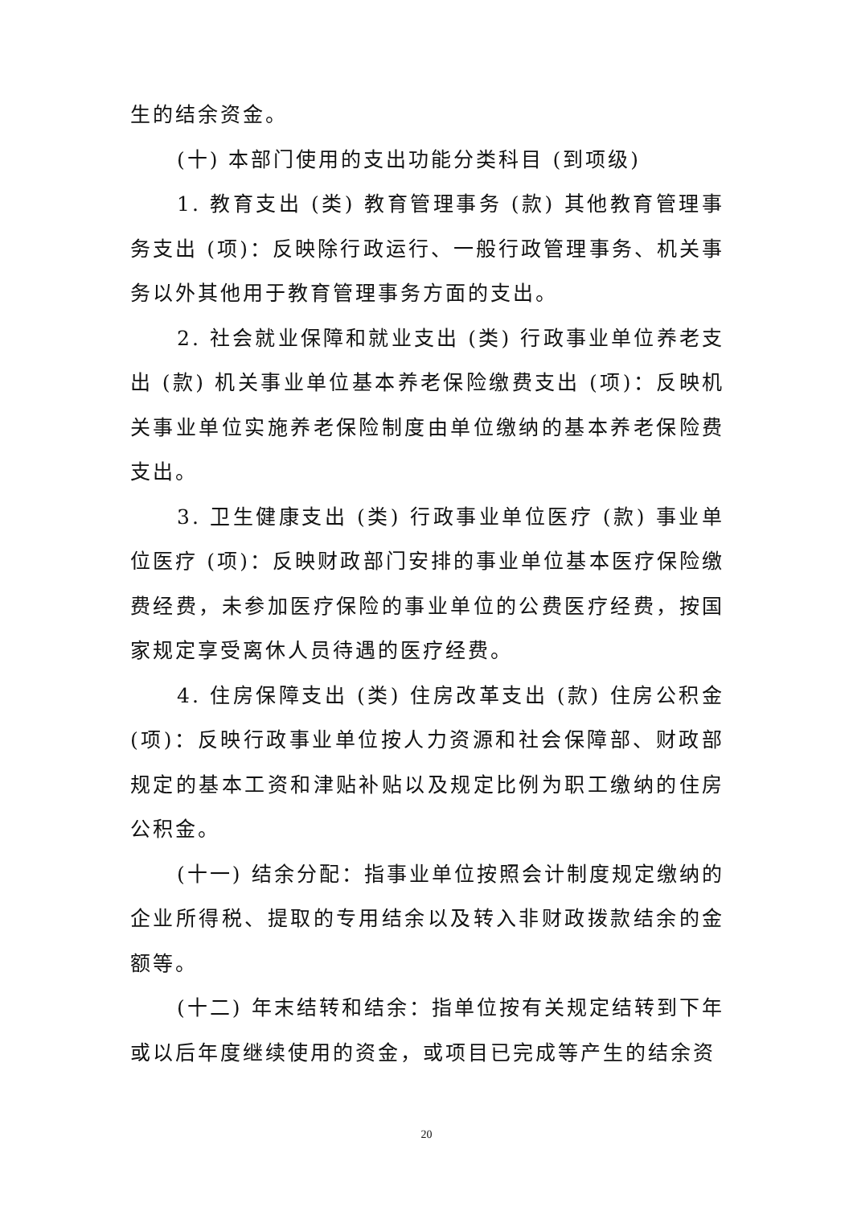生的结余资金。
(十) 本部门使用的支出功能分类科目 (到项级)
1. 教育支出 (类) 教育管理事务 (款) 其他教育管理事务支出 (项)：反映除行政运行、一般行政管理事务、机关事务以外其他用于教育管理事务方面的支出。
2. 社会就业保障和就业支出 (类) 行政事业单位养老支出 (款) 机关事业单位基本养老保险缴费支出 (项)：反映机关事业单位实施养老保险制度由单位缴纳的基本养老保险费支出。
3. 卫生健康支出 (类) 行政事业单位医疗 (款) 事业单位医疗 (项)：反映财政部门安排的事业单位基本医疗保险缴费经费，未参加医疗保险的事业单位的公费医疗经费，按国家规定享受离休人员待遇的医疗经费。
4. 住房保障支出 (类) 住房改革支出 (款) 住房公积金 (项)：反映行政事业单位按人力资源和社会保障部、财政部规定的基本工资和津贴补贴以及规定比例为职工缴纳的住房公积金。
(十一) 结余分配：指事业单位按照会计制度规定缴纳的企业所得税、提取的专用结余以及转入非财政拨款结余的金额等。
(十二) 年末结转和结余：指单位按有关规定结转到下年或以后年度继续使用的资金，或项目已完成等产生的结余资
20